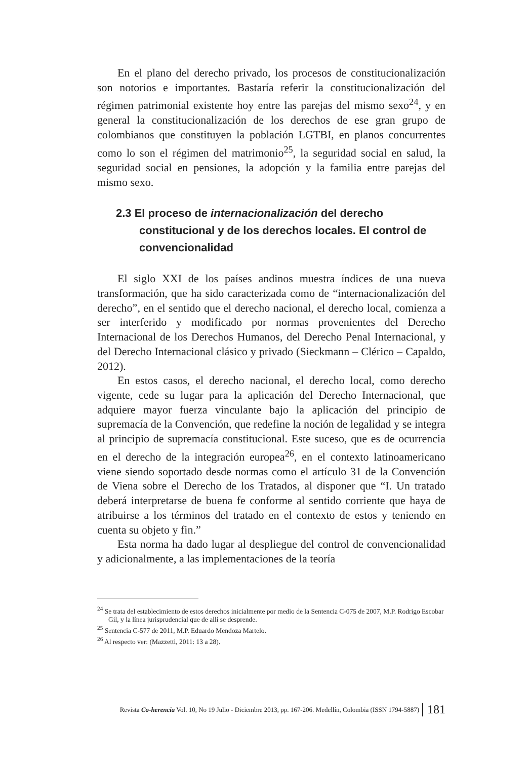En el plano del derecho privado, los procesos de constitucionalización son notorios e importantes. Bastaría referir la constitucionalización del régimen patrimonial existente hoy entre las parejas del mismo sexo<sup>24</sup>, y en general la constitucionalización de los derechos de ese gran grupo de colombianos que constituyen la población LGTBI, en planos concurrentes como lo son el régimen del matrimonio<sup>25</sup>, la seguridad social en salud, la seguridad social en pensiones, la adopción y la familia entre parejas del mismo sexo.
2.3 El proceso de internacionalización del derecho constitucional y de los derechos locales. El control de convencionalidad
El siglo XXI de los países andinos muestra índices de una nueva transformación, que ha sido caracterizada como de “internacionalización del derecho”, en el sentido que el derecho nacional, el derecho local, comienza a ser interferido y modificado por normas provenientes del Derecho Internacional de los Derechos Humanos, del Derecho Penal Internacional, y del Derecho Internacional clásico y privado (Sieckmann – Clérico – Capaldo, 2012).
En estos casos, el derecho nacional, el derecho local, como derecho vigente, cede su lugar para la aplicación del Derecho Internacional, que adquiere mayor fuerza vinculante bajo la aplicación del principio de supremacía de la Convención, que redefine la noción de legalidad y se integra al principio de supremacía constitucional. Este suceso, que es de ocurrencia en el derecho de la integración europea<sup>26</sup>, en el contexto latinoamericano viene siendo soportado desde normas como el artículo 31 de la Convención de Viena sobre el Derecho de los Tratados, al disponer que “I. Un tratado deberá interpretarse de buena fe conforme al sentido corriente que haya de atribuirse a los términos del tratado en el contexto de estos y teniendo en cuenta su objeto y fin.”
Esta norma ha dado lugar al despliegue del control de convencionalidad y adicionalmente, a las implementaciones de la teoría
<sup>24</sup> Se trata del establecimiento de estos derechos inicialmente por medio de la Sentencia C-075 de 2007, M.P. Rodrigo Escobar Gil, y la línea jurisprudencial que de allí se desprende.
<sup>25</sup> Sentencia C-577 de 2011, M.P. Eduardo Mendoza Martelo.
<sup>26</sup> Al respecto ver: (Mazzetti, 2011: 13 a 28).
Revista Co-herencia Vol. 10, No 19 Julio - Diciembre 2013, pp. 167-206. Medellín, Colombia (ISSN 1794-5887) 181